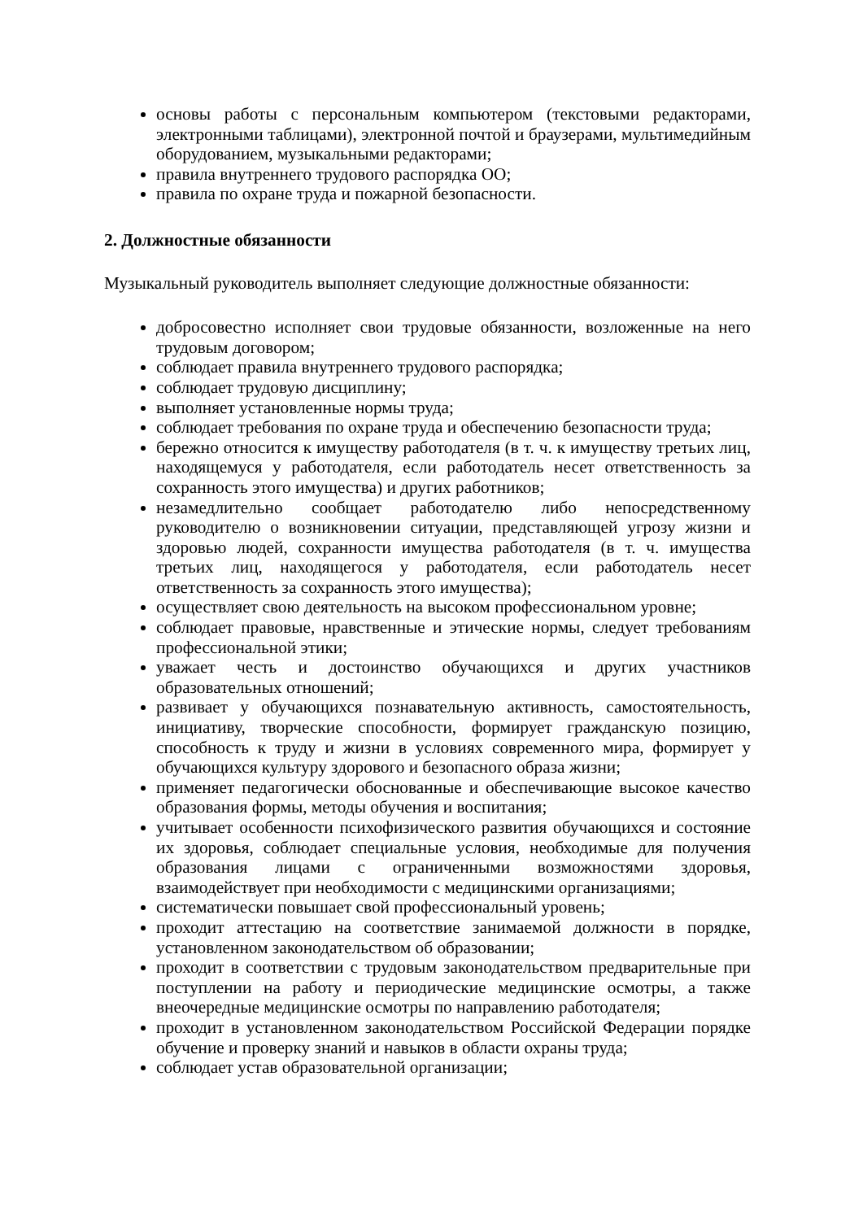основы работы с персональным компьютером (текстовыми редакторами, электронными таблицами), электронной почтой и браузерами, мультимедийным оборудованием, музыкальными редакторами;
правила внутреннего трудового распорядка ОО;
правила по охране труда и пожарной безопасности.
2. Должностные обязанности
Музыкальный руководитель выполняет следующие должностные обязанности:
добросовестно исполняет свои трудовые обязанности, возложенные на него трудовым договором;
соблюдает правила внутреннего трудового распорядка;
соблюдает трудовую дисциплину;
выполняет установленные нормы труда;
соблюдает требования по охране труда и обеспечению безопасности труда;
бережно относится к имуществу работодателя (в т. ч. к имуществу третьих лиц, находящемуся у работодателя, если работодатель несет ответственность за сохранность этого имущества) и других работников;
незамедлительно сообщает работодателю либо непосредственному руководителю о возникновении ситуации, представляющей угрозу жизни и здоровью людей, сохранности имущества работодателя (в т. ч. имущества третьих лиц, находящегося у работодателя, если работодатель несет ответственность за сохранность этого имущества);
осуществляет свою деятельность на высоком профессиональном уровне;
соблюдает правовые, нравственные и этические нормы, следует требованиям профессиональной этики;
уважает честь и достоинство обучающихся и других участников образовательных отношений;
развивает у обучающихся познавательную активность, самостоятельность, инициативу, творческие способности, формирует гражданскую позицию, способность к труду и жизни в условиях современного мира, формирует у обучающихся культуру здорового и безопасного образа жизни;
применяет педагогически обоснованные и обеспечивающие высокое качество образования формы, методы обучения и воспитания;
учитывает особенности психофизического развития обучающихся и состояние их здоровья, соблюдает специальные условия, необходимые для получения образования лицами с ограниченными возможностями здоровья, взаимодействует при необходимости с медицинскими организациями;
систематически повышает свой профессиональный уровень;
проходит аттестацию на соответствие занимаемой должности в порядке, установленном законодательством об образовании;
проходит в соответствии с трудовым законодательством предварительные при поступлении на работу и периодические медицинские осмотры, а также внеочередные медицинские осмотры по направлению работодателя;
проходит в установленном законодательством Российской Федерации порядке обучение и проверку знаний и навыков в области охраны труда;
соблюдает устав образовательной организации;